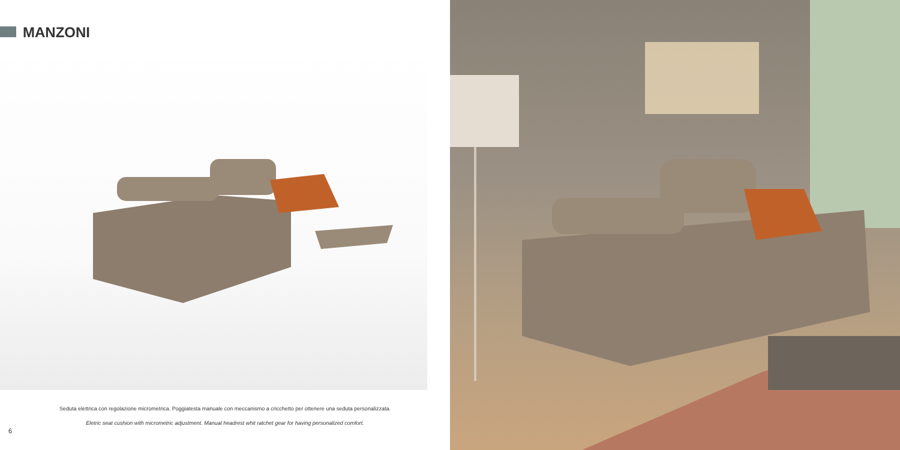MANZONI
Seduta elettrica con regolazione micrometrica. Poggiatesta manuale con meccanismo a cricchetto per ottenere una seduta personalizzata.
Eletric seat cushion with micrometric adjustment. Manual headrest whit ratchet gear for having personalized comfort.
6